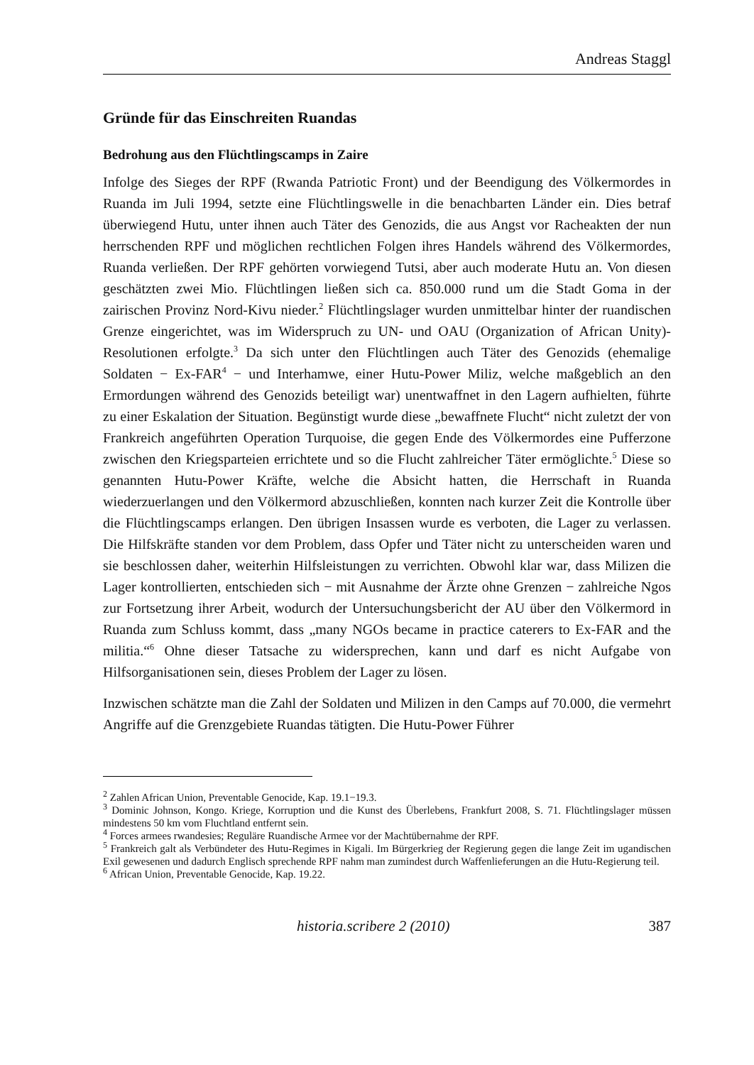Andreas Staggl
Gründe für das Einschreiten Ruandas
Bedrohung aus den Flüchtlingscamps in Zaire
Infolge des Sieges der RPF (Rwanda Patriotic Front) und der Beendigung des Völkermordes in Ruanda im Juli 1994, setzte eine Flüchtlingswelle in die benachbarten Länder ein. Dies betraf überwiegend Hutu, unter ihnen auch Täter des Genozids, die aus Angst vor Racheakten der nun herrschenden RPF und möglichen rechtlichen Folgen ihres Handels während des Völkermordes, Ruanda verließen. Der RPF gehörten vorwiegend Tutsi, aber auch moderate Hutu an. Von diesen geschätzten zwei Mio. Flüchtlingen ließen sich ca. 850.000 rund um die Stadt Goma in der zairischen Provinz Nord-Kivu nieder.<sup>2</sup> Flüchtlingslager wurden unmittelbar hinter der ruandischen Grenze eingerichtet, was im Widerspruch zu UN- und OAU (Organization of African Unity)-Resolutionen erfolgte.<sup>3</sup> Da sich unter den Flüchtlingen auch Täter des Genozids (ehemalige Soldaten − Ex-FAR<sup>4</sup> − und Interhamwe, einer Hutu-Power Miliz, welche maßgeblich an den Ermordungen während des Genozids beteiligt war) unentwaffnet in den Lagern aufhielten, führte zu einer Eskalation der Situation. Begünstigt wurde diese „bewaffnete Flucht“ nicht zuletzt der von Frankreich angeführten Operation Turquoise, die gegen Ende des Völkermordes eine Pufferzone zwischen den Kriegsparteien errichtete und so die Flucht zahlreicher Täter ermöglichte.<sup>5</sup> Diese so genannten Hutu-Power Kräfte, welche die Absicht hatten, die Herrschaft in Ruanda wiederzuerlangen und den Völkermord abzuschließen, konnten nach kurzer Zeit die Kontrolle über die Flüchtlingscamps erlangen. Den übrigen Insassen wurde es verboten, die Lager zu verlassen. Die Hilfskräfte standen vor dem Problem, dass Opfer und Täter nicht zu unterscheiden waren und sie beschlossen daher, weiterhin Hilfsleistungen zu verrichten. Obwohl klar war, dass Milizen die Lager kontrollierten, entschieden sich − mit Ausnahme der Ärzte ohne Grenzen − zahlreiche Ngos zur Fortsetzung ihrer Arbeit, wodurch der Untersuchungsbericht der AU über den Völkermord in Ruanda zum Schluss kommt, dass „many NGOs became in practice caterers to Ex-FAR and the militia.“<sup>6</sup> Ohne dieser Tatsache zu widersprechen, kann und darf es nicht Aufgabe von Hilfsorganisationen sein, dieses Problem der Lager zu lösen.
Inzwischen schätzte man die Zahl der Soldaten und Milizen in den Camps auf 70.000, die vermehrt Angriffe auf die Grenzgebiete Ruandas tätigten. Die Hutu-Power Führer
<sup>2</sup> Zahlen African Union, Preventable Genocide, Kap. 19.1−19.3.
<sup>3</sup> Dominic Johnson, Kongo. Kriege, Korruption und die Kunst des Überlebens, Frankfurt 2008, S. 71. Flüchtlingslager müssen mindestens 50 km vom Fluchtland entfernt sein.
<sup>4</sup> Forces armees rwandesies; Reguläre Ruandische Armee vor der Machtübernahme der RPF.
<sup>5</sup> Frankreich galt als Verbündeter des Hutu-Regimes in Kigali. Im Bürgerkrieg der Regierung gegen die lange Zeit im ugandischen Exil gewesenen und dadurch Englisch sprechende RPF nahm man zumindest durch Waffenlieferungen an die Hutu-Regierung teil.
<sup>6</sup> African Union, Preventable Genocide, Kap. 19.22.
historia.scribere 2 (2010) 387